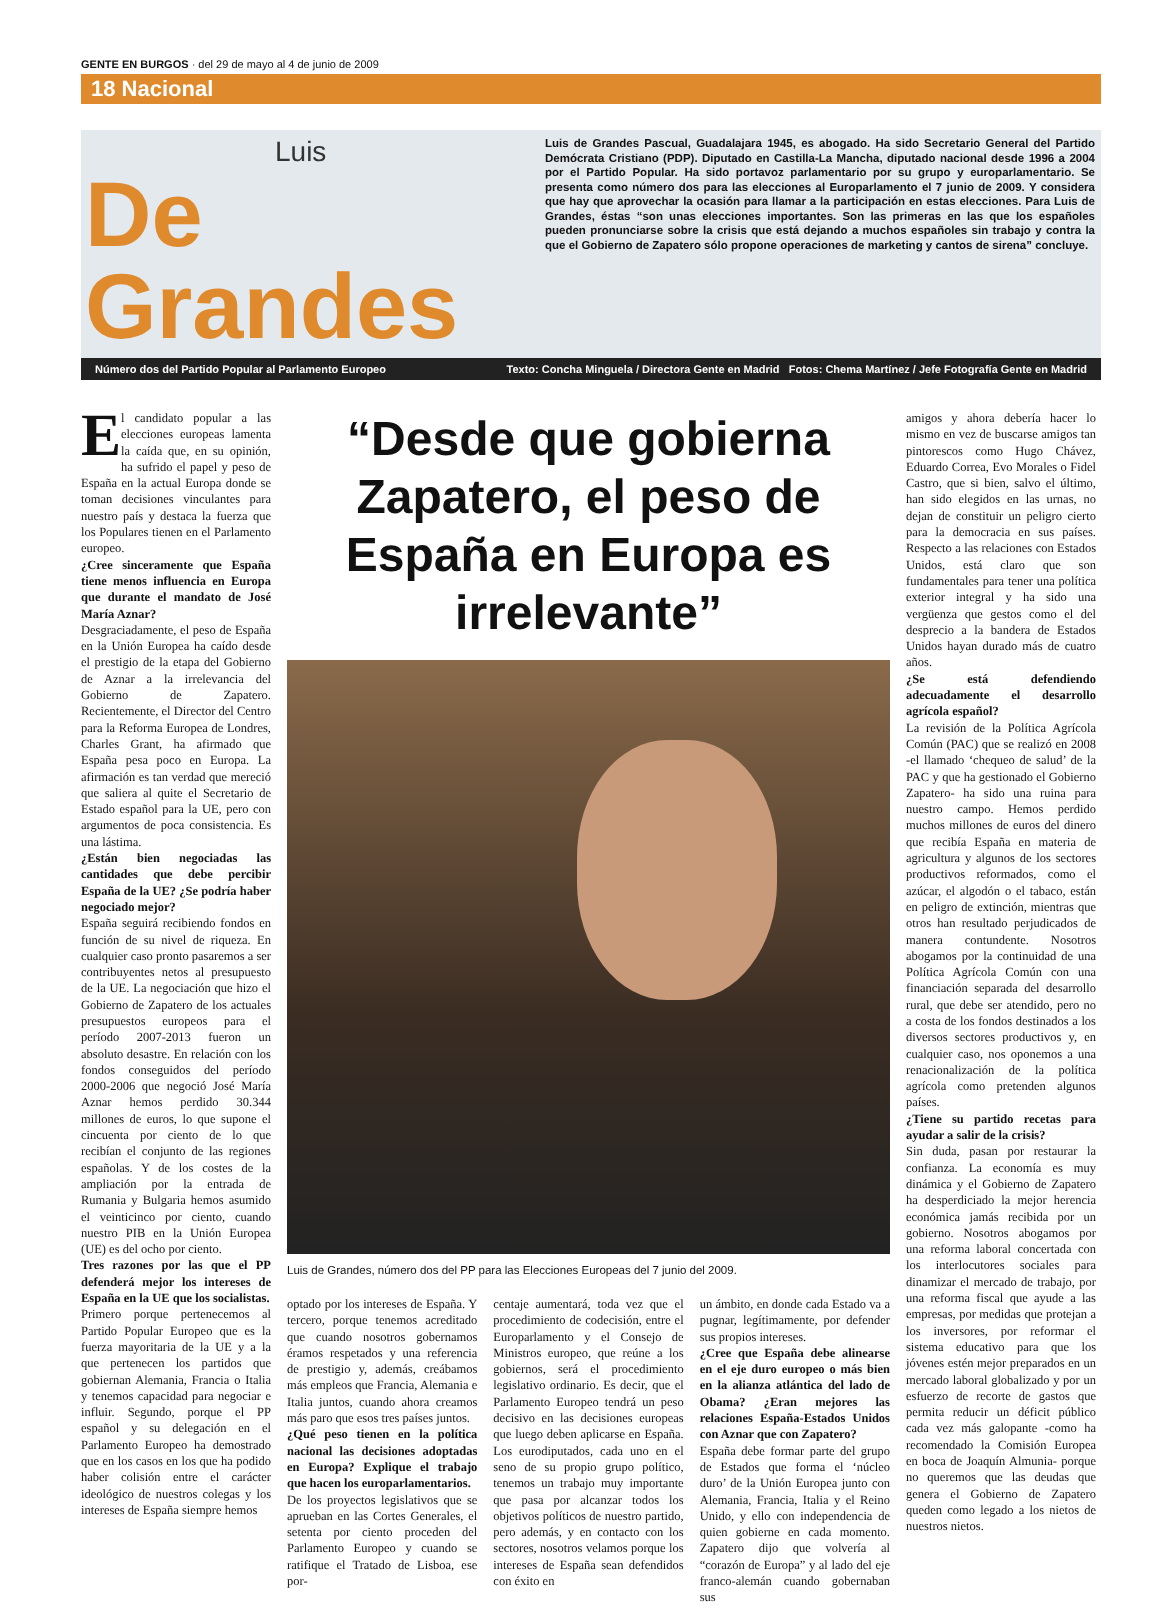GENTE EN BURGOS · del 29 de mayo al 4 de junio de 2009
18 Nacional
Luis
De Grandes
Luis de Grandes Pascual, Guadalajara 1945, es abogado. Ha sido Secretario General del Partido Demócrata Cristiano (PDP). Diputado en Castilla-La Mancha, diputado nacional desde 1996 a 2004 por el Partido Popular. Ha sido portavoz parlamentario por su grupo y europarlamentario. Se presenta como número dos para las elecciones al Europarlamento el 7 junio de 2009. Y considera que hay que aprovechar la ocasión para llamar a la participación en estas elecciones. Para Luis de Grandes, éstas “son unas elecciones importantes. Son las primeras en las que los españoles pueden pronunciarse sobre la crisis que está dejando a muchos españoles sin trabajo y contra la que el Gobierno de Zapatero sólo propone operaciones de marketing y cantos de sirena” concluye.
Número dos del Partido Popular al Parlamento Europeo Texto: Concha Minguela / Directora Gente en Madrid Fotos: Chema Martínez / Jefe Fotografía Gente en Madrid
El candidato popular a las elecciones europeas lamenta la caída que, en su opinión, ha sufrido el papel y peso de España en la actual Europa donde se toman decisiones vinculantes para nuestro país y destaca la fuerza que los Populares tienen en el Parlamento europeo.
¿Cree sinceramente que España tiene menos influencia en Europa que durante el mandato de José María Aznar?
Desgraciadamente, el peso de España en la Unión Europea ha caído desde el prestigio de la etapa del Gobierno de Aznar a la irrelevancia del Gobierno de Zapatero. Recientemente, el Director del Centro para la Reforma Europea de Londres, Charles Grant, ha afirmado que España pesa poco en Europa. La afirmación es tan verdad que mereció que saliera al quite el Secretario de Estado español para la UE, pero con argumentos de poca consistencia. Es una lástima.
¿Están bien negociadas las cantidades que debe percibir España de la UE? ¿Se podría haber negociado mejor?
España seguirá recibiendo fondos en función de su nivel de riqueza. En cualquier caso pronto pasaremos a ser contribuyentes netos al presupuesto de la UE. La negociación que hizo el Gobierno de Zapatero de los actuales presupuestos europeos para el período 2007-2013 fueron un absoluto desastre. En relación con los fondos conseguidos del período 2000-2006 que negoció José María Aznar hemos perdido 30.344 millones de euros, lo que supone el cincuenta por ciento de lo que recibían el conjunto de las regiones españolas. Y de los costes de la ampliación por la entrada de Rumania y Bulgaria hemos asumido el veinticinco por ciento, cuando nuestro PIB en la Unión Europea (UE) es del ocho por ciento.
Tres razones por las que el PP defenderá mejor los intereses de España en la UE que los socialistas.
Primero porque pertenecemos al Partido Popular Europeo que es la fuerza mayoritaria de la UE y a la que pertenecen los partidos que gobiernan Alemania, Francia o Italia y tenemos capacidad para negociar e influir. Segundo, porque el PP español y su delegación en el Parlamento Europeo ha demostrado que en los casos en los que ha podido haber colisión entre el carácter ideológico de nuestros colegas y los intereses de España siempre hemos
“Desde que gobierna Zapatero, el peso de España en Europa es irrelevante”
Luis de Grandes, número dos del PP para las Elecciones Europeas del 7 junio del 2009.
optado por los intereses de España. Y tercero, porque tenemos acreditado que cuando nosotros gobernamos éramos respetados y una referencia de prestigio y, además, creábamos más empleos que Francia, Alemania e Italia juntos, cuando ahora creamos más paro que esos tres países juntos.
¿Qué peso tienen en la política nacional las decisiones adoptadas en Europa? Explique el trabajo que hacen los europarlamentarios.
De los proyectos legislativos que se aprueban en las Cortes Generales, el setenta por ciento proceden del Parlamento Europeo y cuando se ratifique el Tratado de Lisboa, ese por-
centaje aumentará, toda vez que el procedimiento de codecisión, entre el Europarlamento y el Consejo de Ministros europeo, que reúne a los gobiernos, será el procedimiento legislativo ordinario. Es decir, que el Parlamento Europeo tendrá un peso decisivo en las decisiones europeas que luego deben aplicarse en España. Los eurodiputados, cada uno en el seno de su propio grupo político, tenemos un trabajo muy importante que pasa por alcanzar todos los objetivos políticos de nuestro partido, pero además, y en contacto con los sectores, nosotros velamos porque los intereses de España sean defendidos con éxito en
un ámbito, en donde cada Estado va a pugnar, legítimamente, por defender sus propios intereses.
¿Cree que España debe alinearse en el eje duro europeo o más bien en la alianza atlántica del lado de Obama? ¿Eran mejores las relaciones España-Estados Unidos con Aznar que con Zapatero?
España debe formar parte del grupo de Estados que forma el ‘núcleo duro’ de la Unión Europea junto con Alemania, Francia, Italia y el Reino Unido, y ello con independencia de quien gobierne en cada momento. Zapatero dijo que volvería al “corazón de Europa” y al lado del eje franco-alemán cuando gobernaban sus
amigos y ahora debería hacer lo mismo en vez de buscarse amigos tan pintorescos como Hugo Chávez, Eduardo Correa, Evo Morales o Fidel Castro, que si bien, salvo el último, han sido elegidos en las urnas, no dejan de constituir un peligro cierto para la democracia en sus países. Respecto a las relaciones con Estados Unidos, está claro que son fundamentales para tener una política exterior integral y ha sido una vergüenza que gestos como el del desprecio a la bandera de Estados Unidos hayan durado más de cuatro años.
¿Se está defendiendo adecuadamente el desarrollo agrícola español?
La revisión de la Política Agrícola Común (PAC) que se realizó en 2008 -el llamado ‘chequeo de salud’ de la PAC y que ha gestionado el Gobierno Zapatero- ha sido una ruina para nuestro campo. Hemos perdido muchos millones de euros del dinero que recibía España en materia de agricultura y algunos de los sectores productivos reformados, como el azúcar, el algodón o el tabaco, están en peligro de extinción, mientras que otros han resultado perjudicados de manera contundente. Nosotros abogamos por la continuidad de una Política Agrícola Común con una financiación separada del desarrollo rural, que debe ser atendido, pero no a costa de los fondos destinados a los diversos sectores productivos y, en cualquier caso, nos oponemos a una renacionalización de la política agrícola como pretenden algunos países.
¿Tiene su partido recetas para ayudar a salir de la crisis?
Sin duda, pasan por restaurar la confianza. La economía es muy dinámica y el Gobierno de Zapatero ha desperdiciado la mejor herencia económica jamás recibida por un gobierno. Nosotros abogamos por una reforma laboral concertada con los interlocutores sociales para dinamizar el mercado de trabajo, por una reforma fiscal que ayude a las empresas, por medidas que protejan a los inversores, por reformar el sistema educativo para que los jóvenes estén mejor preparados en un mercado laboral globalizado y por un esfuerzo de recorte de gastos que permita reducir un déficit público cada vez más galopante -como ha recomendado la Comisión Europea en boca de Joaquín Almunia- porque no queremos que las deudas que genera el Gobierno de Zapatero queden como legado a los nietos de nuestros nietos.